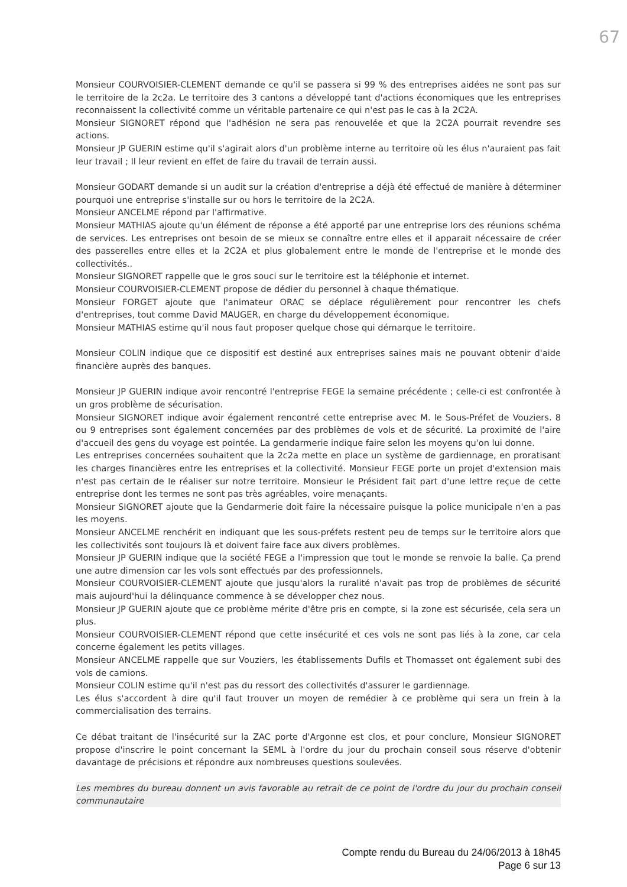67
Monsieur COURVOISIER-CLEMENT demande ce qu'il se passera si 99 % des entreprises aidées ne sont pas sur le territoire de la 2c2a. Le territoire des 3 cantons a développé tant d'actions économiques que les entreprises reconnaissent la collectivité comme un véritable partenaire ce qui n'est pas le cas à la 2C2A.
Monsieur SIGNORET répond que l'adhésion ne sera pas renouvelée et que la 2C2A pourrait revendre ses actions.
Monsieur JP GUERIN estime qu'il s'agirait alors d'un problème interne au territoire où les élus n'auraient pas fait leur travail ; Il leur revient en effet de faire du travail de terrain aussi.
Monsieur GODART demande si un audit sur la création d'entreprise a déjà été effectué de manière à déterminer pourquoi une entreprise s'installe sur ou hors le territoire de la 2C2A.
Monsieur ANCELME répond par l'affirmative.
Monsieur MATHIAS ajoute qu'un élément de réponse a été apporté par une entreprise lors des réunions schéma de services. Les entreprises ont besoin de se mieux se connaître entre elles et il apparait nécessaire de créer des passerelles entre elles et la 2C2A et plus globalement entre le monde de l'entreprise et le monde des collectivités..
Monsieur SIGNORET rappelle que le gros souci sur le territoire est la téléphonie et internet.
Monsieur COURVOISIER-CLEMENT propose de dédier du personnel à chaque thématique.
Monsieur FORGET ajoute que l'animateur ORAC se déplace régulièrement pour rencontrer les chefs d'entreprises, tout comme David MAUGER, en charge du développement économique.
Monsieur MATHIAS estime qu'il nous faut proposer quelque chose qui démarque le territoire.
Monsieur COLIN indique que ce dispositif est destiné aux entreprises saines mais ne pouvant obtenir d'aide financière auprès des banques.
Monsieur JP GUERIN indique avoir rencontré l'entreprise FEGE la semaine précédente ; celle-ci est confrontée à un gros problème de sécurisation.
Monsieur SIGNORET indique avoir également rencontré cette entreprise avec M. le Sous-Préfet de Vouziers. 8 ou 9 entreprises sont également concernées par des problèmes de vols et de sécurité. La proximité de l'aire d'accueil des gens du voyage est pointée. La gendarmerie indique faire selon les moyens qu'on lui donne.
Les entreprises concernées souhaitent que la 2c2a mette en place un système de gardiennage, en proratisant les charges financières entre les entreprises et la collectivité. Monsieur FEGE porte un projet d'extension mais n'est pas certain de le réaliser sur notre territoire. Monsieur le Président fait part d'une lettre reçue de cette entreprise dont les termes ne sont pas très agréables, voire menaçants.
Monsieur SIGNORET ajoute que la Gendarmerie doit faire la nécessaire puisque la police municipale n'en a pas les moyens.
Monsieur ANCELME renchérit en indiquant que les sous-préfets restent peu de temps sur le territoire alors que les collectivités sont toujours là et doivent faire face aux divers problèmes.
Monsieur JP GUERIN indique que la société FEGE a l'impression que tout le monde se renvoie la balle. Ça prend une autre dimension car les vols sont effectués par des professionnels.
Monsieur COURVOISIER-CLEMENT ajoute que jusqu'alors la ruralité n'avait pas trop de problèmes de sécurité mais aujourd'hui la délinquance commence à se développer chez nous.
Monsieur JP GUERIN ajoute que ce problème mérite d'être pris en compte, si la zone est sécurisée, cela sera un plus.
Monsieur COURVOISIER-CLEMENT répond que cette insécurité et ces vols ne sont pas liés à la zone, car cela concerne également les petits villages.
Monsieur ANCELME rappelle que sur Vouziers, les établissements Dufils et Thomasset ont également subi des vols de camions.
Monsieur COLIN estime qu'il n'est pas du ressort des collectivités d'assurer le gardiennage.
Les élus s'accordent à dire qu'il faut trouver un moyen de remédier à ce problème qui sera un frein à la commercialisation des terrains.
Ce débat traitant de l'insécurité sur la ZAC porte d'Argonne est clos, et pour conclure, Monsieur SIGNORET propose d'inscrire le point concernant la SEML à l'ordre du jour du prochain conseil sous réserve d'obtenir davantage de précisions et répondre aux nombreuses questions soulevées.
Les membres du bureau donnent un avis favorable au retrait de ce point de l'ordre du jour du prochain conseil communautaire
Compte rendu du Bureau du 24/06/2013 à 18h45
Page 6 sur 13